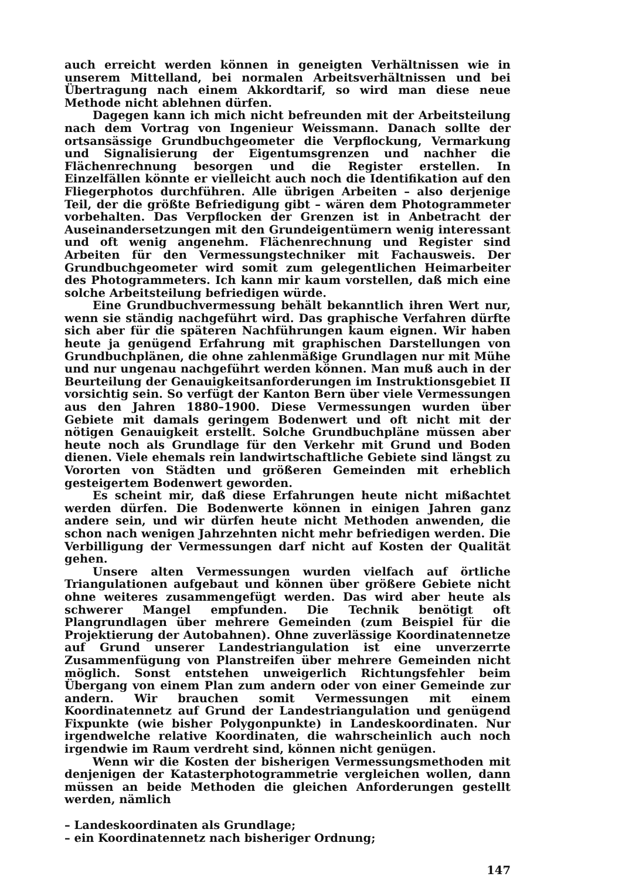auch erreicht werden können in geneigten Verhältnissen wie in unserem Mittelland, bei normalen Arbeitsverhältnissen und bei Übertragung nach einem Akkordtarif, so wird man diese neue Methode nicht ablehnen dürfen.
Dagegen kann ich mich nicht befreunden mit der Arbeitsteilung nach dem Vortrag von Ingenieur Weissmann. Danach sollte der ortsansässige Grundbuchgeometer die Verpflockung, Vermarkung und Signalisierung der Eigentumsgrenzen und nachher die Flächenrechnung besorgen und die Register erstellen. In Einzelfällen könnte er vielleicht auch noch die Identifikation auf den Fliegerphotos durchführen. Alle übrigen Arbeiten – also derjenige Teil, der die größte Befriedigung gibt – wären dem Photogrammeter vorbehalten. Das Verpflocken der Grenzen ist in Anbetracht der Auseinandersetzungen mit den Grundeigentümern wenig interessant und oft wenig angenehm. Flächenrechnung und Register sind Arbeiten für den Vermessungstechniker mit Fachausweis. Der Grundbuchgeometer wird somit zum gelegentlichen Heimarbeiter des Photogrammeters. Ich kann mir kaum vorstellen, daß mich eine solche Arbeitsteilung befriedigen würde.
Eine Grundbuchvermessung behält bekanntlich ihren Wert nur, wenn sie ständig nachgeführt wird. Das graphische Verfahren dürfte sich aber für die späteren Nachführungen kaum eignen. Wir haben heute ja genügend Erfahrung mit graphischen Darstellungen von Grundbuchplänen, die ohne zahlenmäßige Grundlagen nur mit Mühe und nur ungenau nachgeführt werden können. Man muß auch in der Beurteilung der Genauigkeitsanforderungen im Instruktionsgebiet II vorsichtig sein. So verfügt der Kanton Bern über viele Vermessungen aus den Jahren 1880–1900. Diese Vermessungen wurden über Gebiete mit damals geringem Bodenwert und oft nicht mit der nötigen Genauigkeit erstellt. Solche Grundbuchpläne müssen aber heute noch als Grundlage für den Verkehr mit Grund und Boden dienen. Viele ehemals rein landwirtschaftliche Gebiete sind längst zu Vororten von Städten und größeren Gemeinden mit erheblich gesteigertem Bodenwert geworden.
Es scheint mir, daß diese Erfahrungen heute nicht mißachtet werden dürfen. Die Bodenwerte können in einigen Jahren ganz andere sein, und wir dürfen heute nicht Methoden anwenden, die schon nach wenigen Jahrzehnten nicht mehr befriedigen werden. Die Verbilligung der Vermessungen darf nicht auf Kosten der Qualität gehen.
Unsere alten Vermessungen wurden vielfach auf örtliche Triangulationen aufgebaut und können über größere Gebiete nicht ohne weiteres zusammengefügt werden. Das wird aber heute als schwerer Mangel empfunden. Die Technik benötigt oft Plangrundlagen über mehrere Gemeinden (zum Beispiel für die Projektierung der Autobahnen). Ohne zuverlässige Koordinatennetze auf Grund unserer Landestriangulation ist eine unverzerrte Zusammenfügung von Planstreifen über mehrere Gemeinden nicht möglich. Sonst entstehen unweigerlich Richtungsfehler beim Übergang von einem Plan zum andern oder von einer Gemeinde zur andern. Wir brauchen somit Vermessungen mit einem Koordinatennetz auf Grund der Landestriangulation und genügend Fixpunkte (wie bisher Polygonpunkte) in Landeskoordinaten. Nur irgendwelche relative Koordinaten, die wahrscheinlich auch noch irgendwie im Raum verdreht sind, können nicht genügen.
Wenn wir die Kosten der bisherigen Vermessungsmethoden mit denjenigen der Katasterphotogrammetrie vergleichen wollen, dann müssen an beide Methoden die gleichen Anforderungen gestellt werden, nämlich
– Landeskoordinaten als Grundlage;
– ein Koordinatennetz nach bisheriger Ordnung;
147